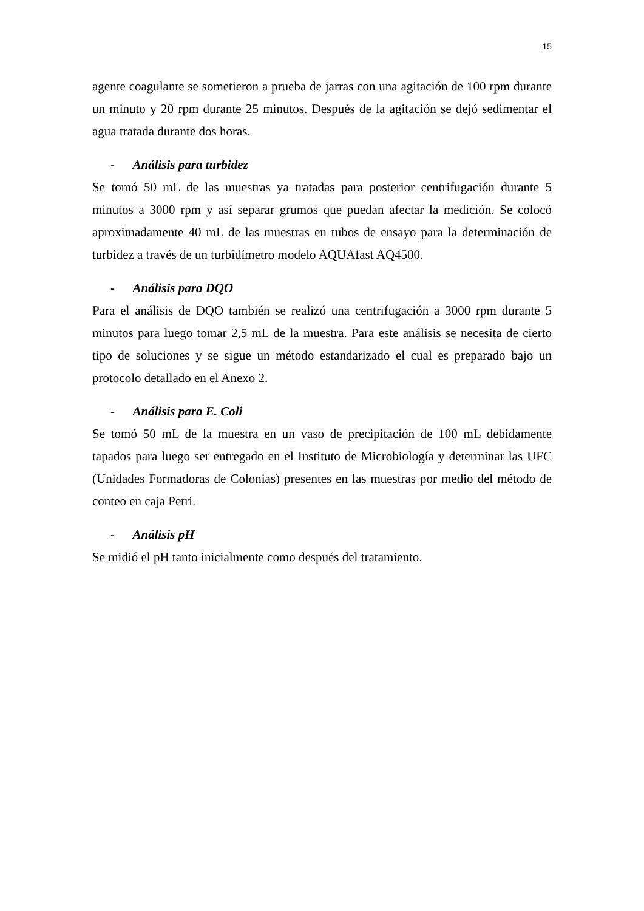15
agente coagulante se sometieron a prueba de jarras con una agitación de 100 rpm durante un minuto y 20 rpm durante 25 minutos. Después de la agitación se dejó sedimentar el agua tratada durante dos horas.
- Análisis para turbidez
Se tomó 50 mL de las muestras ya tratadas para posterior centrifugación durante 5 minutos a 3000 rpm y así separar grumos que puedan afectar la medición. Se colocó aproximadamente 40 mL de las muestras en tubos de ensayo para la determinación de turbidez a través de un turbidímetro modelo AQUAfast AQ4500.
- Análisis para DQO
Para el análisis de DQO también se realizó una centrifugación a 3000 rpm durante 5 minutos para luego tomar 2,5 mL de la muestra. Para este análisis se necesita de cierto tipo de soluciones y se sigue un método estandarizado el cual es preparado bajo un protocolo detallado en el Anexo 2.
- Análisis para E. Coli
Se tomó 50 mL de la muestra en un vaso de precipitación de 100 mL debidamente tapados para luego ser entregado en el Instituto de Microbiología y determinar las UFC (Unidades Formadoras de Colonias) presentes en las muestras por medio del método de conteo en caja Petri.
- Análisis pH
Se midió el pH tanto inicialmente como después del tratamiento.